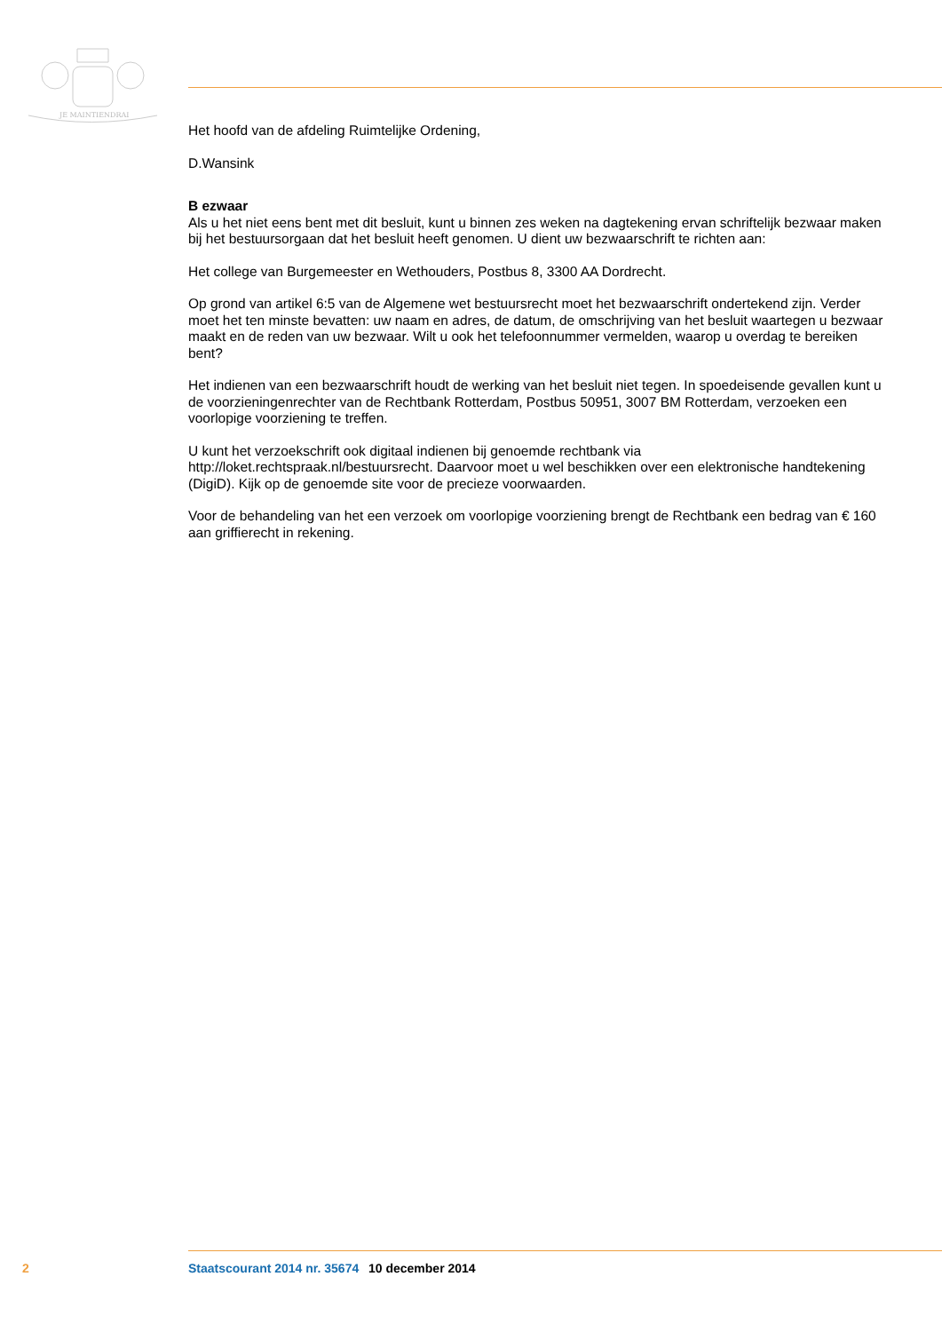JE MAINTIENDRAI
Het hoofd van de afdeling Ruimtelijke Ordening,
D.Wansink
B ezwaar
Als u het niet eens bent met dit besluit, kunt u binnen zes weken na dagtekening ervan schriftelijk bezwaar maken bij het bestuursorgaan dat het besluit heeft genomen. U dient uw bezwaarschrift te richten aan:
Het college van Burgemeester en Wethouders, Postbus 8, 3300 AA Dordrecht.
Op grond van artikel 6:5 van de Algemene wet bestuursrecht moet het bezwaarschrift ondertekend zijn. Verder moet het ten minste bevatten: uw naam en adres, de datum, de omschrijving van het besluit waartegen u bezwaar maakt en de reden van uw bezwaar. Wilt u ook het telefoonnummer vermelden, waarop u overdag te bereiken bent?
Het indienen van een bezwaarschrift houdt de werking van het besluit niet tegen. In spoedeisende gevallen kunt u de voorzieningenrechter van de Rechtbank Rotterdam, Postbus 50951, 3007 BM Rotterdam, verzoeken een voorlopige voorziening te treffen.
U kunt het verzoekschrift ook digitaal indienen bij genoemde rechtbank via http://loket.rechtspraak.nl/bestuursrecht. Daarvoor moet u wel beschikken over een elektronische handtekening (DigiD). Kijk op de genoemde site voor de precieze voorwaarden.
Voor de behandeling van het een verzoek om voorlopige voorziening brengt de Rechtbank een bedrag van € 160 aan griffierecht in rekening.
2 Staatscourant 2014 nr. 35674 10 december 2014